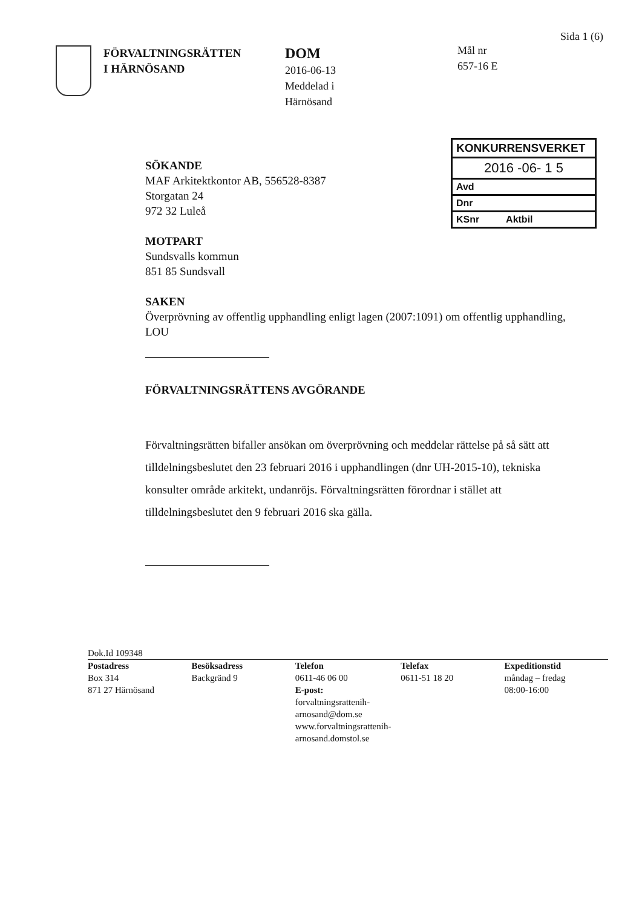FÖRVALTNINGSRÄTTEN
I HÄRNÖSAND
DOM
2016-06-13
Meddelad i
Härnösand
Mål nr
657-16 E
Sida 1 (6)
KONKURRENSVERKET
2016 -06- 1 5
Avd
Dnr
KSnr Aktbil
SÖKANDE
MAF Arkitektkontor AB, 556528-8387
Storgatan 24
972 32 Luleå
MOTPART
Sundsvalls kommun
851 85 Sundsvall
SAKEN
Överprövning av offentlig upphandling enligt lagen (2007:1091) om offentlig upphandling, LOU
FÖRVALTNINGSRÄTTENS AVGÖRANDE
Förvaltningsrätten bifaller ansökan om överprövning och meddelar rättelse på så sätt att tilldelningsbeslutet den 23 februari 2016 i upphandlingen (dnr UH-2015-10), tekniska konsulter område arkitekt, undanröjs. Förvaltningsrätten förordnar i stället att tilldelningsbeslutet den 9 februari 2016 ska gälla.
Dok.Id 109348
Postadress
Box 314
871 27 Härnösand
Besöksadress
Backgränd 9
Telefon
0611-46 06 00
E-post:
forvaltningsrattenih­arnosand@dom.se
www.forvaltningsrattenih­arnosand.domstol.se
Telefax
0611-51 18 20
Expeditionstid
måndag – fredag
08:00-16:00